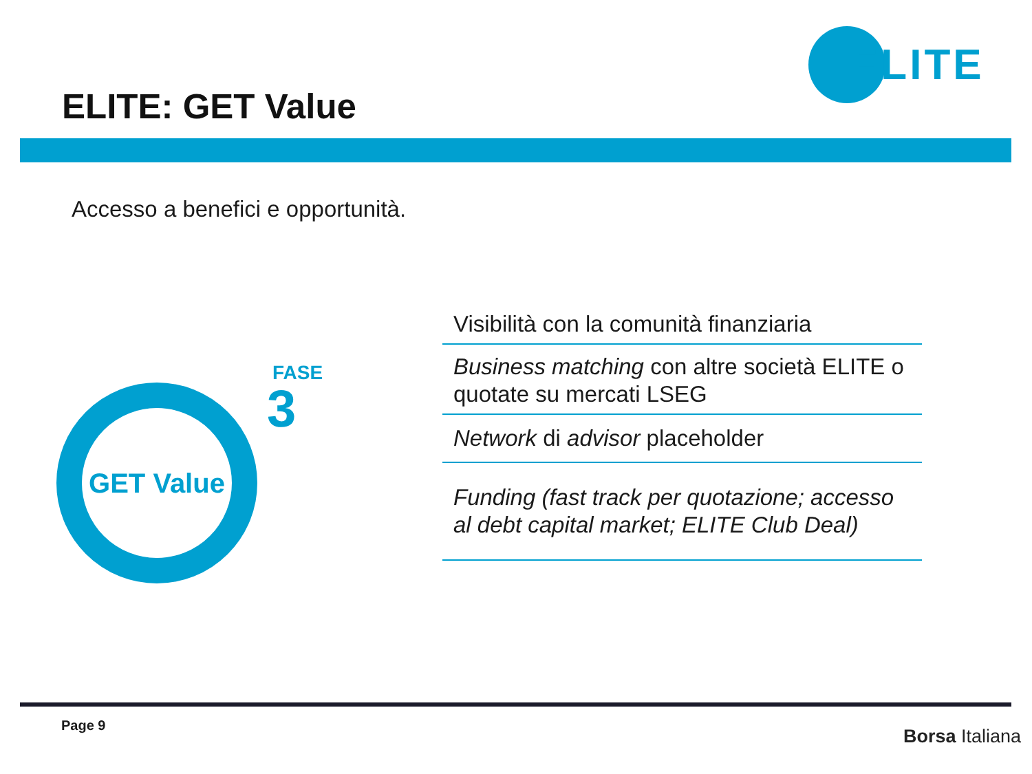ELITE
ELITE: GET Value
Accesso a benefici e opportunità.
GET Value
FASE
3
Visibilità con la comunità finanziaria
Business matching con altre società ELITE o quotate su mercati LSEG
Network di advisor placeholder
Funding (fast track per quotazione; accesso al debt capital market; ELITE Club Deal)
Page 9
Borsa Italiana